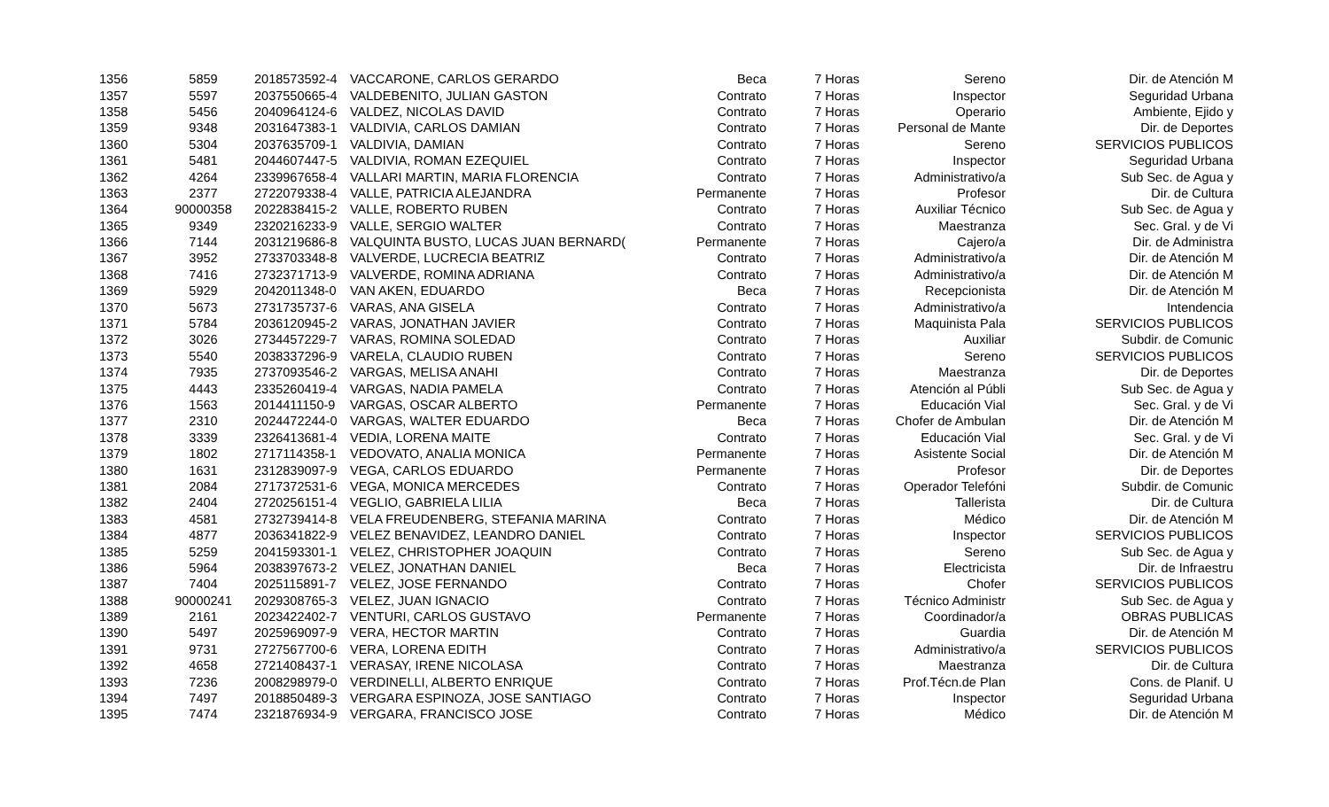| 1356 | 5859 | 2018573592-4 | VACCARONE, CARLOS GERARDO | Beca | 7 Horas | Sereno | Dir. de Atención M |
| 1357 | 5597 | 2037550665-4 | VALDEBENITO, JULIAN GASTON | Contrato | 7 Horas | Inspector | Seguridad Urbana |
| 1358 | 5456 | 2040964124-6 | VALDEZ, NICOLAS DAVID | Contrato | 7 Horas | Operario | Ambiente, Ejido y |
| 1359 | 9348 | 2031647383-1 | VALDIVIA, CARLOS DAMIAN | Contrato | 7 Horas | Personal de Mante | Dir. de Deportes |
| 1360 | 5304 | 2037635709-1 | VALDIVIA, DAMIAN | Contrato | 7 Horas | Sereno | SERVICIOS PUBLICOS |
| 1361 | 5481 | 2044607447-5 | VALDIVIA, ROMAN EZEQUIEL | Contrato | 7 Horas | Inspector | Seguridad Urbana |
| 1362 | 4264 | 2339967658-4 | VALLARI MARTIN, MARIA FLORENCIA | Contrato | 7 Horas | Administrativo/a | Sub Sec. de Agua y |
| 1363 | 2377 | 2722079338-4 | VALLE, PATRICIA ALEJANDRA | Permanente | 7 Horas | Profesor | Dir. de Cultura |
| 1364 | 90000358 | 2022838415-2 | VALLE, ROBERTO RUBEN | Contrato | 7 Horas | Auxiliar Técnico | Sub Sec. de Agua y |
| 1365 | 9349 | 2320216233-9 | VALLE, SERGIO WALTER | Contrato | 7 Horas | Maestranza | Sec. Gral. y de Vi |
| 1366 | 7144 | 2031219686-8 | VALQUINTA BUSTO, LUCAS JUAN BERNARD( | Permanente | 7 Horas | Cajero/a | Dir. de Administra |
| 1367 | 3952 | 2733703348-8 | VALVERDE, LUCRECIA BEATRIZ | Contrato | 7 Horas | Administrativo/a | Dir. de Atención M |
| 1368 | 7416 | 2732371713-9 | VALVERDE, ROMINA ADRIANA | Contrato | 7 Horas | Administrativo/a | Dir. de Atención M |
| 1369 | 5929 | 2042011348-0 | VAN AKEN, EDUARDO | Beca | 7 Horas | Recepcionista | Dir. de Atención M |
| 1370 | 5673 | 2731735737-6 | VARAS, ANA GISELA | Contrato | 7 Horas | Administrativo/a | Intendencia |
| 1371 | 5784 | 2036120945-2 | VARAS, JONATHAN JAVIER | Contrato | 7 Horas | Maquinista Pala | SERVICIOS PUBLICOS |
| 1372 | 3026 | 2734457229-7 | VARAS, ROMINA SOLEDAD | Contrato | 7 Horas | Auxiliar | Subdir. de Comunic |
| 1373 | 5540 | 2038337296-9 | VARELA, CLAUDIO RUBEN | Contrato | 7 Horas | Sereno | SERVICIOS PUBLICOS |
| 1374 | 7935 | 2737093546-2 | VARGAS, MELISA ANAHI | Contrato | 7 Horas | Maestranza | Dir. de Deportes |
| 1375 | 4443 | 2335260419-4 | VARGAS, NADIA PAMELA | Contrato | 7 Horas | Atención al Públi | Sub Sec. de Agua y |
| 1376 | 1563 | 2014411150-9 | VARGAS, OSCAR ALBERTO | Permanente | 7 Horas | Educación Vial | Sec. Gral. y de Vi |
| 1377 | 2310 | 2024472244-0 | VARGAS, WALTER EDUARDO | Beca | 7 Horas | Chofer de Ambulan | Dir. de Atención M |
| 1378 | 3339 | 2326413681-4 | VEDIA, LORENA MAITE | Contrato | 7 Horas | Educación Vial | Sec. Gral. y de Vi |
| 1379 | 1802 | 2717114358-1 | VEDOVATO, ANALIA MONICA | Permanente | 7 Horas | Asistente Social | Dir. de Atención M |
| 1380 | 1631 | 2312839097-9 | VEGA, CARLOS EDUARDO | Permanente | 7 Horas | Profesor | Dir. de Deportes |
| 1381 | 2084 | 2717372531-6 | VEGA, MONICA MERCEDES | Contrato | 7 Horas | Operador Telefóni | Subdir. de Comunic |
| 1382 | 2404 | 2720256151-4 | VEGLIO, GABRIELA LILIA | Beca | 7 Horas | Tallerista | Dir. de Cultura |
| 1383 | 4581 | 2732739414-8 | VELA FREUDENBERG, STEFANIA MARINA | Contrato | 7 Horas | Médico | Dir. de Atención M |
| 1384 | 4877 | 2036341822-9 | VELEZ BENAVIDEZ, LEANDRO DANIEL | Contrato | 7 Horas | Inspector | SERVICIOS PUBLICOS |
| 1385 | 5259 | 2041593301-1 | VELEZ, CHRISTOPHER JOAQUIN | Contrato | 7 Horas | Sereno | Sub Sec. de Agua y |
| 1386 | 5964 | 2038397673-2 | VELEZ, JONATHAN DANIEL | Beca | 7 Horas | Electricista | Dir. de Infraestru |
| 1387 | 7404 | 2025115891-7 | VELEZ, JOSE FERNANDO | Contrato | 7 Horas | Chofer | SERVICIOS PUBLICOS |
| 1388 | 90000241 | 2029308765-3 | VELEZ, JUAN IGNACIO | Contrato | 7 Horas | Técnico Administr | Sub Sec. de Agua y |
| 1389 | 2161 | 2023422402-7 | VENTURI, CARLOS GUSTAVO | Permanente | 7 Horas | Coordinador/a | OBRAS PUBLICAS |
| 1390 | 5497 | 2025969097-9 | VERA, HECTOR MARTIN | Contrato | 7 Horas | Guardia | Dir. de Atención M |
| 1391 | 9731 | 2727567700-6 | VERA, LORENA EDITH | Contrato | 7 Horas | Administrativo/a | SERVICIOS PUBLICOS |
| 1392 | 4658 | 2721408437-1 | VERASAY, IRENE NICOLASA | Contrato | 7 Horas | Maestranza | Dir. de Cultura |
| 1393 | 7236 | 2008298979-0 | VERDINELLI, ALBERTO ENRIQUE | Contrato | 7 Horas | Prof.Técn.de Plan | Cons. de Planif. U |
| 1394 | 7497 | 2018850489-3 | VERGARA ESPINOZA, JOSE SANTIAGO | Contrato | 7 Horas | Inspector | Seguridad Urbana |
| 1395 | 7474 | 2321876934-9 | VERGARA, FRANCISCO JOSE | Contrato | 7 Horas | Médico | Dir. de Atención M |